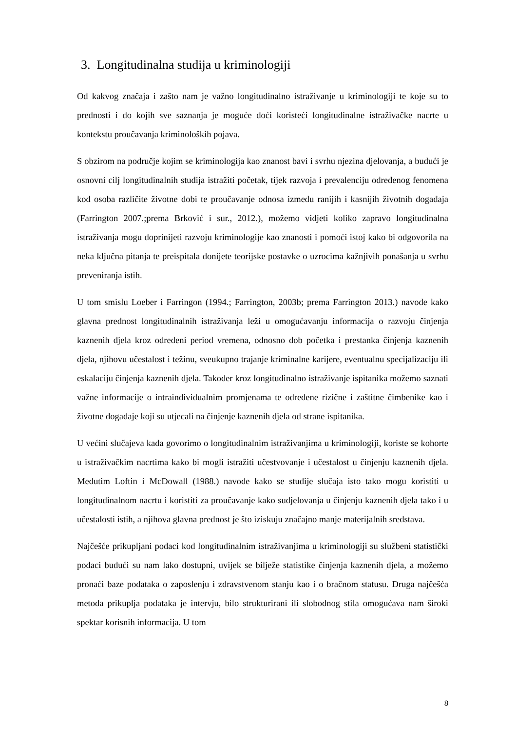3. Longitudinalna studija u kriminologiji
Od kakvog značaja i zašto nam je važno longitudinalno istraživanje u kriminologiji te koje su to prednosti i do kojih sve saznanja je moguće doći koristeći longitudinalne istraživačke nacrte u kontekstu proučavanja kriminoloških pojava.
S obzirom na područje kojim se kriminologija kao znanost bavi i svrhu njezina djelovanja, a budući je osnovni cilj longitudinalnih studija istražiti početak, tijek razvoja i prevalenciju određenog fenomena kod osoba različite životne dobi te proučavanje odnosa između ranijih i kasnijih životnih događaja (Farrington 2007.;prema Brković i sur., 2012.), možemo vidjeti koliko zapravo longitudinalna istraživanja mogu doprinijeti razvoju kriminologije kao znanosti i pomoći istoj kako bi odgovorila na neka ključna pitanja te preispitala donijete teorijske postavke o uzrocima kažnjivih ponašanja u svrhu preveniranja istih.
U tom smislu Loeber i Farringon (1994.; Farrington, 2003b; prema Farrington 2013.) navode kako glavna prednost longitudinalnih istraživanja leži u omogućavanju informacija o razvoju činjenja kaznenih djela kroz određeni period vremena, odnosno dob početka i prestanka činjenja kaznenih djela, njihovu učestalost i težinu, sveukupno trajanje kriminalne karijere, eventualnu specijalizaciju ili eskalaciju činjenja kaznenih djela. Također kroz longitudinalno istraživanje ispitanika možemo saznati važne informacije o intraindividualnim promjenama te određene rizične i zaštitne čimbenike kao i životne događaje koji su utjecali na činjenje kaznenih djela od strane ispitanika.
U većini slučajeva kada govorimo o longitudinalnim istraživanjima u kriminologiji, koriste se kohorte u istraživačkim nacrtima kako bi mogli istražiti učestvovanje i učestalost u činjenju kaznenih djela. Međutim Loftin i McDowall (1988.) navode kako se studije slučaja isto tako mogu koristiti u longitudinalnom nacrtu i koristiti za proučavanje kako sudjelovanja u činjenju kaznenih djela tako i u učestalosti istih, a njihova glavna prednost je što iziskuju značajno manje materijalnih sredstava.
Najčešće prikupljani podaci kod longitudinalnim istraživanjima u kriminologiji su službeni statistički podaci budući su nam lako dostupni, uvijek se bilježe statistike činjenja kaznenih djela, a možemo pronaći baze podataka o zaposlenju i zdravstvenom stanju kao i o bračnom statusu. Druga najčešća metoda prikuplja podataka je intervju, bilo strukturirani ili slobodnog stila omogućava nam široki spektar korisnih informacija. U tom
8